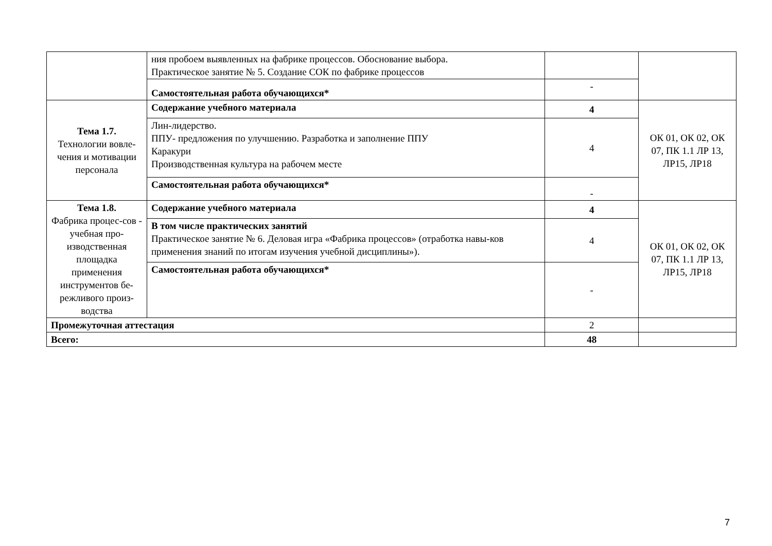| | ния пробоем выявленных на фабрике процессов. Обоснование выбора. Практическое занятие № 5. Создание СОК по фабрике процессов | | |
| | Самостоятельная работа обучающихся* | - | |
| Тема 1.7. Технологии вовле-чения и мотивации персонала | Содержание учебного материала | 4 | ОК 01, ОК 02, ОК 07, ПК 1.1 ЛР 13, ЛР15, ЛР18 |
| | Лин-лидерство. ППУ- предложения по улучшению. Разработка и заполнение ППУ Каракури Производственная культура на рабочем месте | 4 | |
| | Самостоятельная работа обучающихся* | - | |
| Тема 1.8. Фабрика процес-сов - учебная про-изводственная площадка применения инструментов бе-режливого произ-водства | Содержание учебного материала | 4 | ОК 01, ОК 02, ОК 07, ПК 1.1 ЛР 13, ЛР15, ЛР18 |
| | В том числе практических занятий Практическое занятие № 6. Деловая игра «Фабрика процессов» (отработка навы-ков применения знаний по итогам изучения учебной дисциплины»). | 4 | |
| | Самостоятельная работа обучающихся* | - | |
| Промежуточная аттестация | | 2 | |
| Всего: | | 48 | |
7